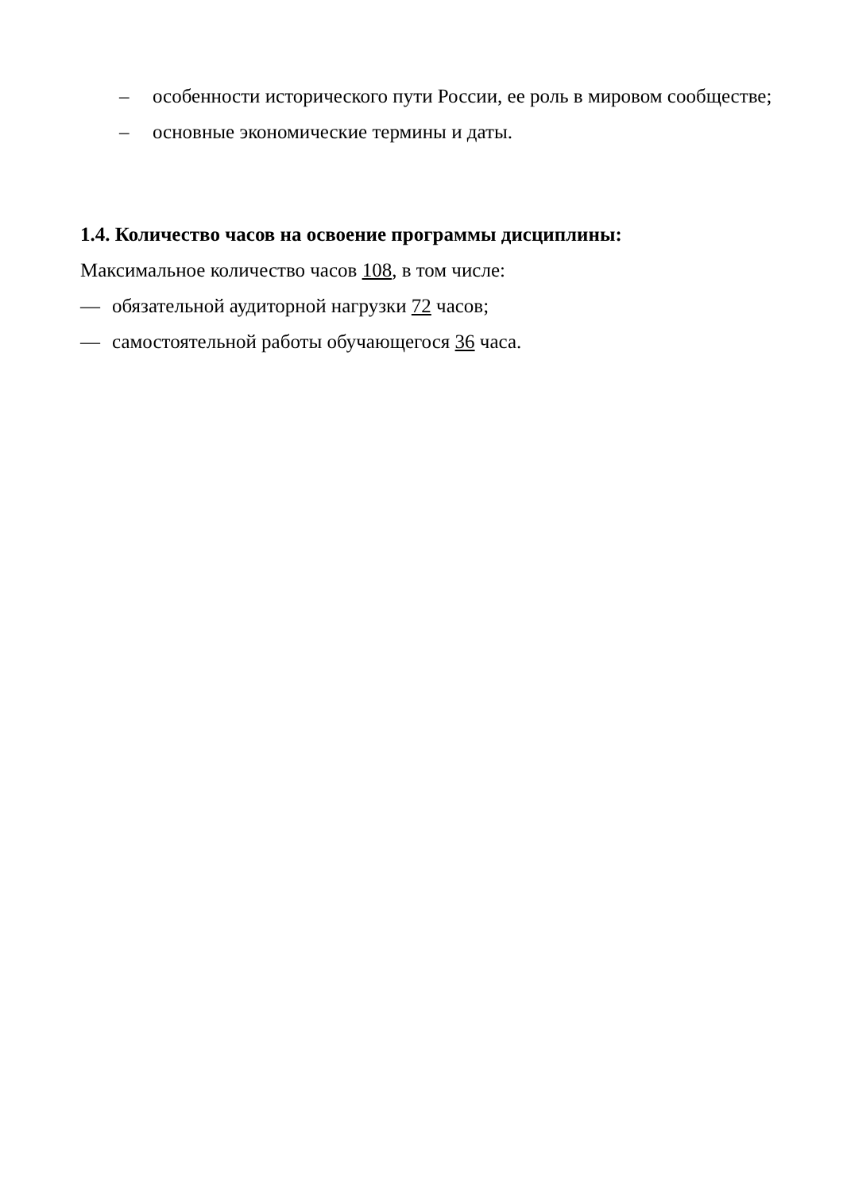– особенности исторического пути России, ее роль в мировом сообществе;
– основные экономические термины и даты.
1.4. Количество часов на освоение программы дисциплины:
Максимальное количество часов 108, в том числе:
— обязательной аудиторной нагрузки 72 часов;
— самостоятельной работы обучающегося 36 часа.